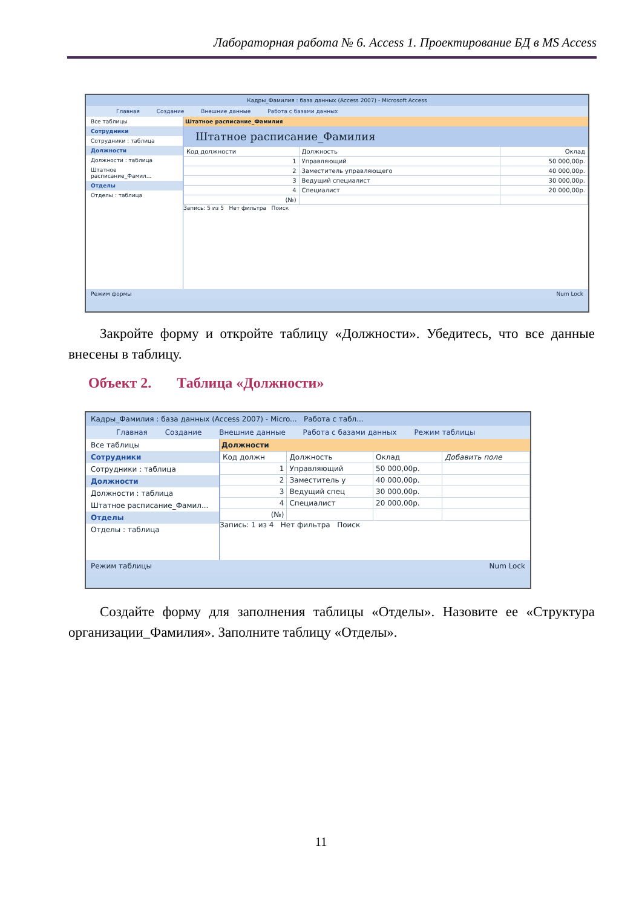Лабораторная работа № 6. Access 1. Проектирование БД в MS Access
Кадры_Фамилия : база данных (Access 2007) - Microsoft Access
Главная Создание Внешние данные Работа с базами данных
Все таблицы
Сотрудники
Сотрудники : таблица
Должности
Должности : таблица
Штатное расписание_Фамил...
Отделы
Отделы : таблица
Штатное расписание_Фамилия
Штатное расписание_Фамилия
| Код должности | Должность | Оклад |
| --- | --- | --- |
| 1 | Управляющий | 50 000,00р. |
| 2 | Заместитель управляющего | 40 000,00р. |
| 3 | Ведущий специалист | 30 000,00р. |
| 4 | Специалист | 20 000,00р. |
| (№) | | |
Запись: 5 из 5 Нет фильтра Поиск
Режим формы Num Lock
Закройте форму и откройте таблицу «Должности». Убедитесь, что все данные внесены в таблицу.
Объект 2. Таблица «Должности»
Кадры_Фамилия : база данных (Access 2007) - Micro... Работа с табл...
Главная Создание Внешние данные Работа с базами данных Режим таблицы
Все таблицы
Сотрудники
Сотрудники : таблица
Должности
Должности : таблица
Штатное расписание_Фамил...
Отделы
Отделы : таблица
Должности
| Код должн | Должность | Оклад | Добавить поле |
| --- | --- | --- | --- |
| 1 | Управляющий | 50 000,00р. | |
| 2 | Заместитель у | 40 000,00р. | |
| 3 | Ведущий спец | 30 000,00р. | |
| 4 | Специалист | 20 000,00р. | |
| (№) | | | |
Запись: 1 из 4 Нет фильтра Поиск
Режим таблицы Num Lock
Создайте форму для заполнения таблицы «Отделы». Назовите ее «Структура организации_Фамилия». Заполните таблицу «Отделы».
11